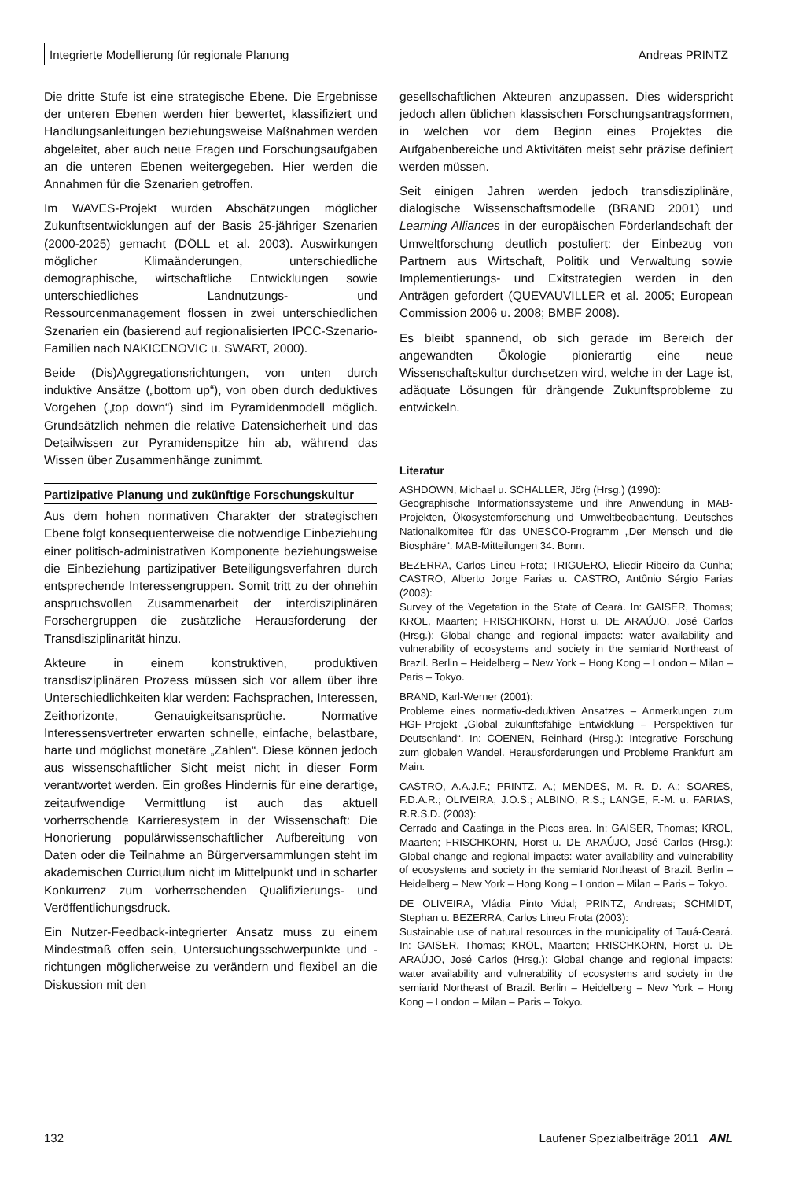Integrierte Modellierung für regionale Planung Andreas PRINTZ
Die dritte Stufe ist eine strategische Ebene. Die Ergebnisse der unteren Ebenen werden hier bewertet, klassifiziert und Handlungsanleitungen beziehungsweise Maßnahmen werden abgeleitet, aber auch neue Fragen und Forschungsaufgaben an die unteren Ebenen weitergegeben. Hier werden die Annahmen für die Szenarien getroffen.
Im WAVES-Projekt wurden Abschätzungen möglicher Zukunftsentwicklungen auf der Basis 25-jähriger Szenarien (2000-2025) gemacht (DÖLL et al. 2003). Auswirkungen möglicher Klimaänderungen, unterschiedliche demographische, wirtschaftliche Entwicklungen sowie unterschiedliches Landnutzungs- und Ressourcenmanagement flossen in zwei unterschiedlichen Szenarien ein (basierend auf regionalisierten IPCC-Szenario-Familien nach NAKICENOVIC u. SWART, 2000).
Beide (Dis)Aggregationsrichtungen, von unten durch induktive Ansätze („bottom up“), von oben durch deduktives Vorgehen („top down“) sind im Pyramidenmodell möglich. Grundsätzlich nehmen die relative Datensicherheit und das Detailwissen zur Pyramidenspitze hin ab, während das Wissen über Zusammenhänge zunimmt.
Partizipative Planung und zukünftige Forschungskultur
Aus dem hohen normativen Charakter der strategischen Ebene folgt konsequenterweise die notwendige Einbeziehung einer politisch-administrativen Komponente beziehungsweise die Einbeziehung partizipativer Beteiligungsverfahren durch entsprechende Interessengruppen. Somit tritt zu der ohnehin anspruchsvollen Zusammenarbeit der interdisziplinären Forschergruppen die zusätzliche Herausforderung der Transdisziplinarität hinzu.
Akteure in einem konstruktiven, produktiven transdisziplinären Prozess müssen sich vor allem über ihre Unterschiedlichkeiten klar werden: Fachsprachen, Interessen, Zeithorizonte, Genauigkeitsansprüche. Normative Interessensvertreter erwarten schnelle, einfache, belastbare, harte und möglichst monetäre „Zahlen“. Diese können jedoch aus wissenschaftlicher Sicht meist nicht in dieser Form verantwortet werden. Ein großes Hindernis für eine derartige, zeitaufwendige Vermittlung ist auch das aktuell vorherrschende Karrieresystem in der Wissenschaft: Die Honorierung populärwissenschaftlicher Aufbereitung von Daten oder die Teilnahme an Bürgerversammlungen steht im akademischen Curriculum nicht im Mittelpunkt und in scharfer Konkurrenz zum vorherrschenden Qualifizierungs- und Veröffentlichungsdruck.
Ein Nutzer-Feedback-integrierter Ansatz muss zu einem Mindestmaß offen sein, Untersuchungsschwerpunkte und -richtungen möglicherweise zu verändern und flexibel an die Diskussion mit den
gesellschaftlichen Akteuren anzupassen. Dies widerspricht jedoch allen üblichen klassischen Forschungsantragsformen, in welchen vor dem Beginn eines Projektes die Aufgabenbereiche und Aktivitäten meist sehr präzise definiert werden müssen.
Seit einigen Jahren werden jedoch transdisziplinäre, dialogische Wissenschaftsmodelle (BRAND 2001) und Learning Alliances in der europäischen Förderlandschaft der Umweltforschung deutlich postuliert: der Einbezug von Partnern aus Wirtschaft, Politik und Verwaltung sowie Implementierungs- und Exitstrategien werden in den Anträgen gefordert (QUEVAUVILLER et al. 2005; European Commission 2006 u. 2008; BMBF 2008).
Es bleibt spannend, ob sich gerade im Bereich der angewandten Ökologie pionierartig eine neue Wissenschaftskultur durchsetzen wird, welche in der Lage ist, adäquate Lösungen für drängende Zukunftsprobleme zu entwickeln.
Literatur
ASHDOWN, Michael u. SCHALLER, Jörg (Hrsg.) (1990):
Geographische Informationssysteme und ihre Anwendung in MAB-Projekten, Ökosystemforschung und Umweltbeobachtung. Deutsches Nationalkomitee für das UNESCO-Programm „Der Mensch und die Biosphäre“. MAB-Mitteilungen 34. Bonn.
BEZERRA, Carlos Lineu Frota; TRIGUERO, Eliedir Ribeiro da Cunha; CASTRO, Alberto Jorge Farias u. CASTRO, Antônio Sérgio Farias (2003):
Survey of the Vegetation in the State of Ceará. In: GAISER, Thomas; KROL, Maarten; FRISCHKORN, Horst u. DE ARAÚJO, José Carlos (Hrsg.): Global change and regional impacts: water availability and vulnerability of ecosystems and society in the semiarid Northeast of Brazil. Berlin – Heidelberg – New York – Hong Kong – London – Milan – Paris – Tokyo.
BRAND, Karl-Werner (2001):
Probleme eines normativ-deduktiven Ansatzes – Anmerkungen zum HGF-Projekt „Global zukunftsfähige Entwicklung – Perspektiven für Deutschland“. In: COENEN, Reinhard (Hrsg.): Integrative Forschung zum globalen Wandel. Herausforderungen und Probleme Frankfurt am Main.
CASTRO, A.A.J.F.; PRINTZ, A.; MENDES, M. R. D. A.; SOARES, F.D.A.R.; OLIVEIRA, J.O.S.; ALBINO, R.S.; LANGE, F.-M. u. FARIAS, R.R.S.D. (2003):
Cerrado and Caatinga in the Picos area. In: GAISER, Thomas; KROL, Maarten; FRISCHKORN, Horst u. DE ARAÚJO, José Carlos (Hrsg.): Global change and regional impacts: water availability and vulnerability of ecosystems and society in the semiarid Northeast of Brazil. Berlin – Heidelberg – New York – Hong Kong – London – Milan – Paris – Tokyo.
DE OLIVEIRA, Vládia Pinto Vidal; PRINTZ, Andreas; SCHMIDT, Stephan u. BEZERRA, Carlos Lineu Frota (2003):
Sustainable use of natural resources in the municipality of Tauá-Ceará. In: GAISER, Thomas; KROL, Maarten; FRISCHKORN, Horst u. DE ARAÚJO, José Carlos (Hrsg.): Global change and regional impacts: water availability and vulnerability of ecosystems and society in the semiarid Northeast of Brazil. Berlin – Heidelberg – New York – Hong Kong – London – Milan – Paris – Tokyo.
132 Laufener Spezialbeiträge 2011 ANL